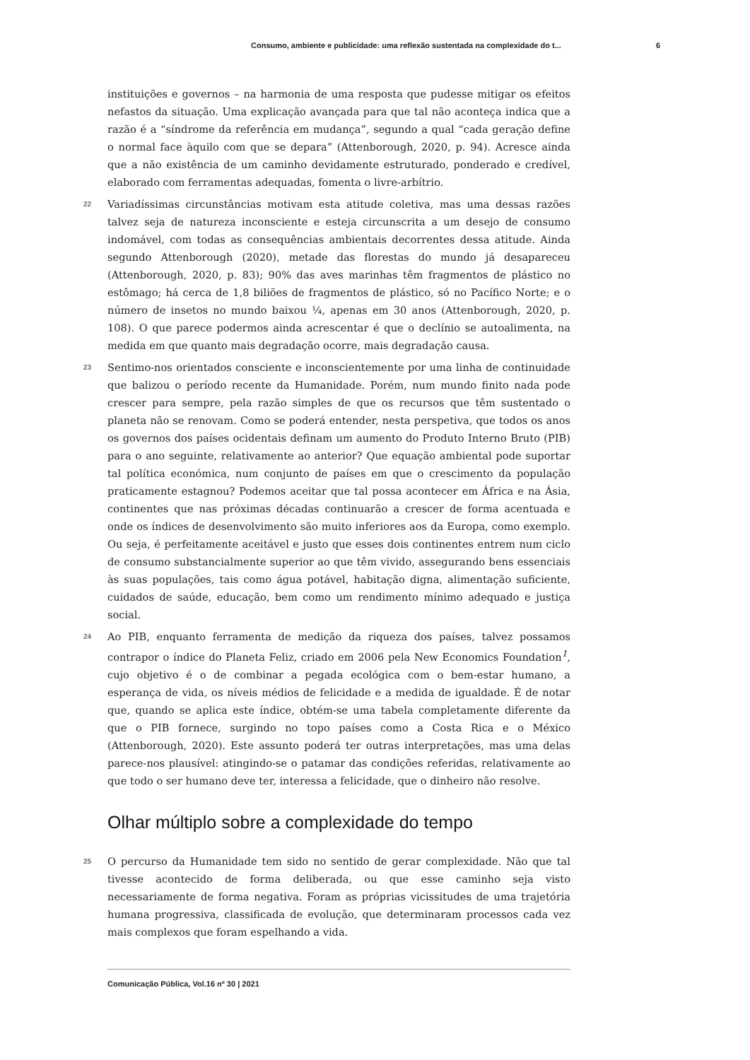Consumo, ambiente e publicidade: uma reflexão sustentada na complexidade do t... 6
instituições e governos – na harmonia de uma resposta que pudesse mitigar os efeitos nefastos da situação. Uma explicação avançada para que tal não aconteça indica que a razão é a “síndrome da referência em mudança”, segundo a qual “cada geração define o normal face àquilo com que se depara” (Attenborough, 2020, p. 94). Acresce ainda que a não existência de um caminho devidamente estruturado, ponderado e credível, elaborado com ferramentas adequadas, fomenta o livre-arbítrio.
22 Variadíssimas circunstâncias motivam esta atitude coletiva, mas uma dessas razões talvez seja de natureza inconsciente e esteja circunscrita a um desejo de consumo indomável, com todas as consequências ambientais decorrentes dessa atitude. Ainda segundo Attenborough (2020), metade das florestas do mundo já desapareceu (Attenborough, 2020, p. 83); 90% das aves marinhas têm fragmentos de plástico no estômago; há cerca de 1,8 biliões de fragmentos de plástico, só no Pacífico Norte; e o número de insetos no mundo baixou ¼, apenas em 30 anos (Attenborough, 2020, p. 108). O que parece podermos ainda acrescentar é que o declínio se autoalimenta, na medida em que quanto mais degradação ocorre, mais degradação causa.
23 Sentimo-nos orientados consciente e inconscientemente por uma linha de continuidade que balizou o período recente da Humanidade. Porém, num mundo finito nada pode crescer para sempre, pela razão simples de que os recursos que têm sustentado o planeta não se renovam. Como se poderá entender, nesta perspetiva, que todos os anos os governos dos países ocidentais definam um aumento do Produto Interno Bruto (PIB) para o ano seguinte, relativamente ao anterior? Que equação ambiental pode suportar tal política económica, num conjunto de países em que o crescimento da população praticamente estagnou? Podemos aceitar que tal possa acontecer em África e na Ásia, continentes que nas próximas décadas continuarão a crescer de forma acentuada e onde os índices de desenvolvimento são muito inferiores aos da Europa, como exemplo. Ou seja, é perfeitamente aceitável e justo que esses dois continentes entrem num ciclo de consumo substancialmente superior ao que têm vivido, assegurando bens essenciais às suas populações, tais como água potável, habitação digna, alimentação suficiente, cuidados de saúde, educação, bem como um rendimento mínimo adequado e justiça social.
24 Ao PIB, enquanto ferramenta de medição da riqueza dos países, talvez possamos contrapor o índice do Planeta Feliz, criado em 2006 pela New Economics Foundation<sup>1</sup>, cujo objetivo é o de combinar a pegada ecológica com o bem-estar humano, a esperança de vida, os níveis médios de felicidade e a medida de igualdade. É de notar que, quando se aplica este índice, obtém-se uma tabela completamente diferente da que o PIB fornece, surgindo no topo países como a Costa Rica e o México (Attenborough, 2020). Este assunto poderá ter outras interpretações, mas uma delas parece-nos plausível: atingindo-se o patamar das condições referidas, relativamente ao que todo o ser humano deve ter, interessa a felicidade, que o dinheiro não resolve.
Olhar múltiplo sobre a complexidade do tempo
25 O percurso da Humanidade tem sido no sentido de gerar complexidade. Não que tal tivesse acontecido de forma deliberada, ou que esse caminho seja visto necessariamente de forma negativa. Foram as próprias vicissitudes de uma trajetória humana progressiva, classificada de evolução, que determinaram processos cada vez mais complexos que foram espelhando a vida.
Comunicação Pública, Vol.16 nº 30 | 2021